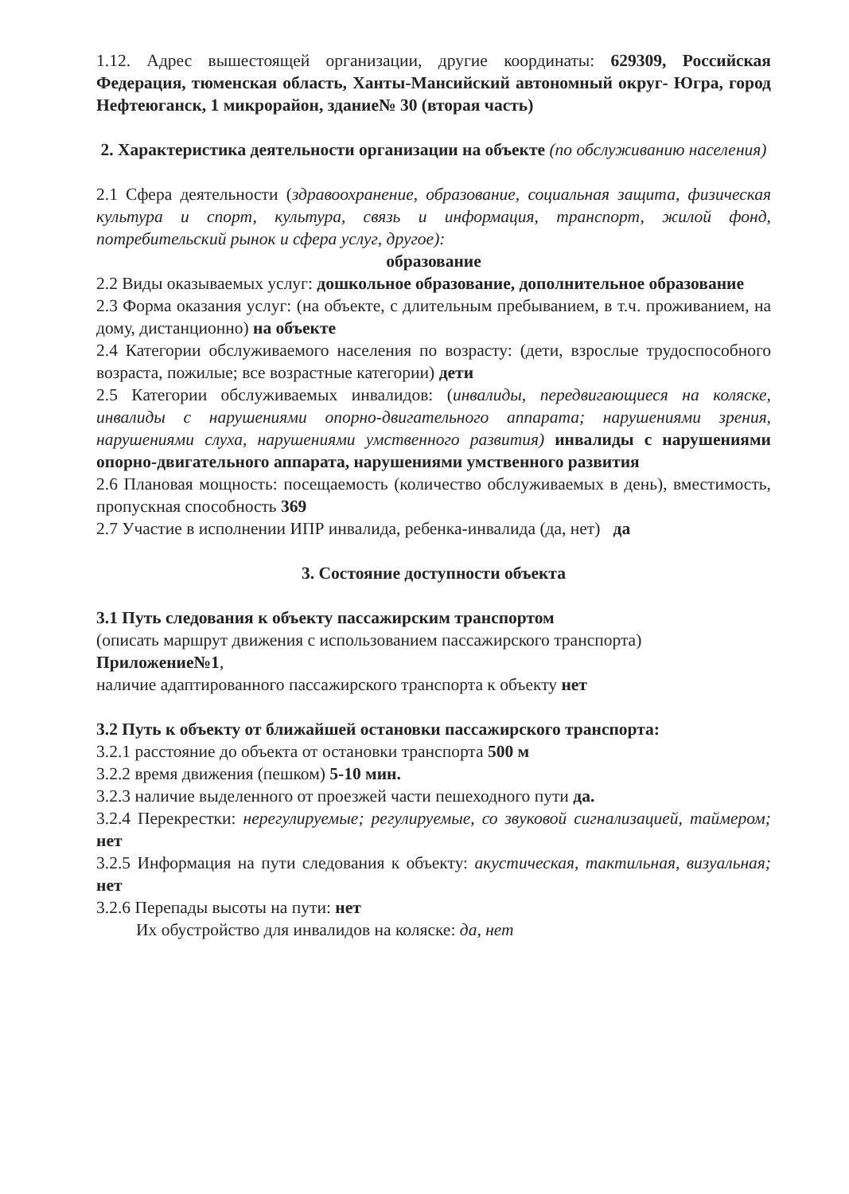1.12. Адрес вышестоящей организации, другие координаты: 629309, Российская Федерация, тюменская область, Ханты-Мансийский автономный округ- Югра, город Нефтеюганск, 1 микрорайон, здание№ 30 (вторая часть)
2. Характеристика деятельности организации на объекте (по обслуживанию населения)
2.1 Сфера деятельности (здравоохранение, образование, социальная защита, физическая культура и спорт, культура, связь и информация, транспорт, жилой фонд, потребительский рынок и сфера услуг, другое):
образование
2.2 Виды оказываемых услуг: дошкольное образование, дополнительное образование
2.3 Форма оказания услуг: (на объекте, с длительным пребыванием, в т.ч. проживанием, на дому, дистанционно) на объекте
2.4 Категории обслуживаемого населения по возрасту: (дети, взрослые трудоспособного возраста, пожилые; все возрастные категории) дети
2.5 Категории обслуживаемых инвалидов: (инвалиды, передвигающиеся на коляске, инвалиды с нарушениями опорно-двигательного аппарата; нарушениями зрения, нарушениями слуха, нарушениями умственного развития) инвалиды с нарушениями опорно-двигательного аппарата, нарушениями умственного развития
2.6 Плановая мощность: посещаемость (количество обслуживаемых в день), вместимость, пропускная способность 369
2.7 Участие в исполнении ИПР инвалида, ребенка-инвалида (да, нет) да
3. Состояние доступности объекта
3.1 Путь следования к объекту пассажирским транспортом
(описать маршрут движения с использованием пассажирского транспорта)
Приложение№1,
наличие адаптированного пассажирского транспорта к объекту нет
3.2 Путь к объекту от ближайшей остановки пассажирского транспорта:
3.2.1 расстояние до объекта от остановки транспорта 500 м
3.2.2 время движения (пешком) 5-10 мин.
3.2.3 наличие выделенного от проезжей части пешеходного пути да.
3.2.4 Перекрестки: нерегулируемые; регулируемые, со звуковой сигнализацией, таймером; нет
3.2.5 Информация на пути следования к объекту: акустическая, тактильная, визуальная; нет
3.2.6 Перепады высоты на пути: нет
Их обустройство для инвалидов на коляске: да, нет